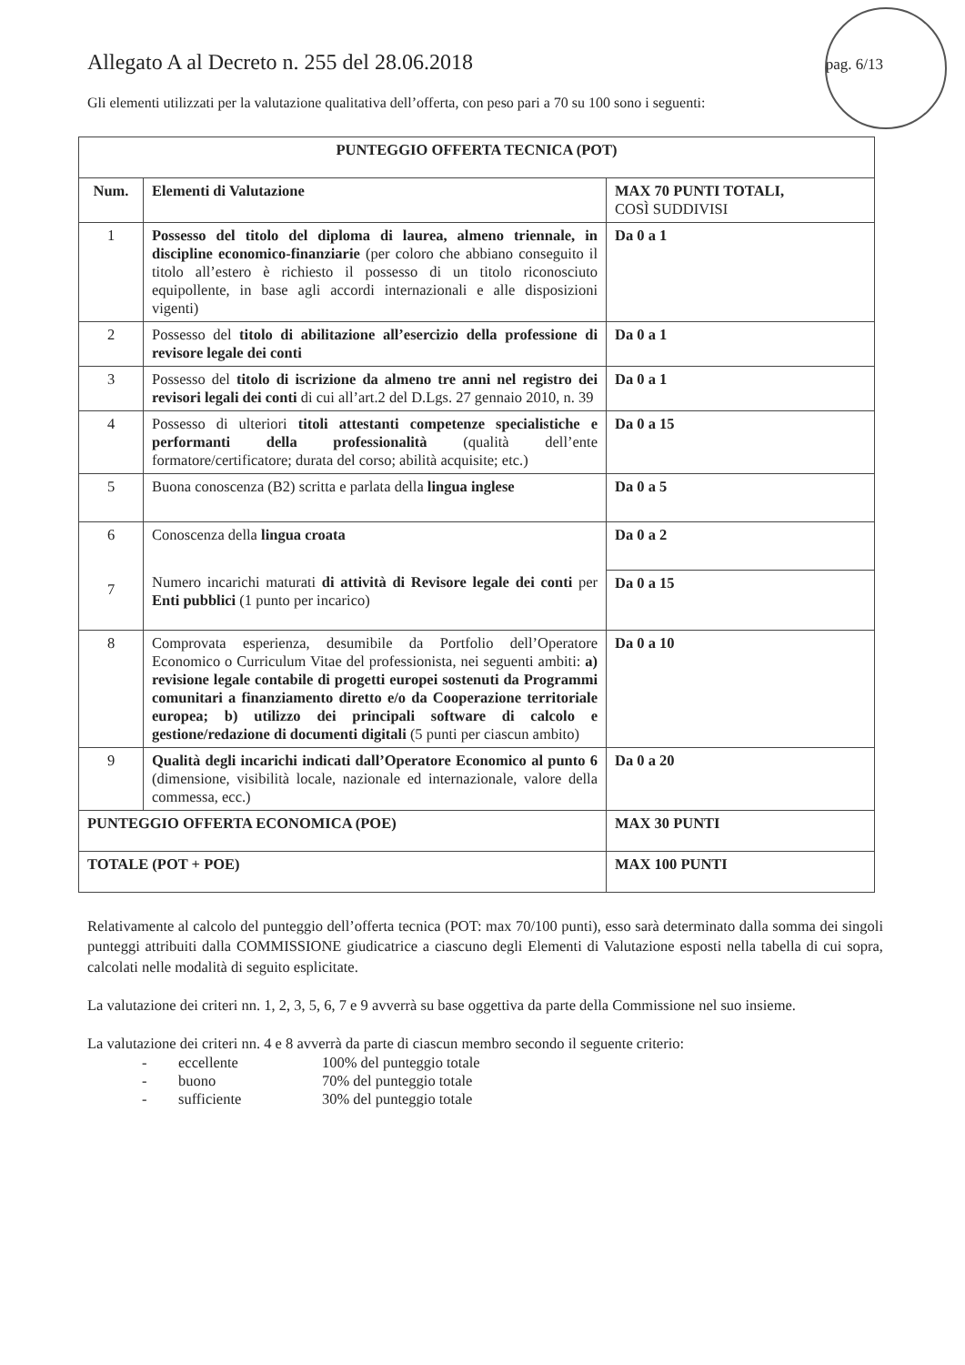Allegato A al Decreto n. 255 del 28.06.2018 pag. 6/13
Gli elementi utilizzati per la valutazione qualitativa dell’offerta, con peso pari a 70 su 100 sono i seguenti:
| PUNTEGGIO OFFERTA TECNICA (POT) | | |
| --- | --- | --- |
| Num. | Elementi di Valutazione | MAX 70 PUNTI TOTALI, COSÌ SUDDIVISI |
| 1 | Possesso del titolo del diploma di laurea, almeno triennale, in discipline economico-finanziarie (per coloro che abbiano conseguito il titolo all’estero è richiesto il possesso di un titolo riconosciuto equipollente, in base agli accordi internazionali e alle disposizioni vigenti) | Da 0 a 1 |
| 2 | Possesso del titolo di abilitazione all’esercizio della professione di revisore legale dei conti | Da 0 a 1 |
| 3 | Possesso del titolo di iscrizione da almeno tre anni nel registro dei revisori legali dei conti di cui all’art.2 del D.Lgs. 27 gennaio 2010, n. 39 | Da 0 a 1 |
| 4 | Possesso di ulteriori titoli attestanti competenze specialistiche e performanti della professionalità (qualità dell’ente formatore/certificatore; durata del corso; abilità acquisite; etc.) | Da 0 a 15 |
| 5 | Buona conoscenza (B2) scritta e parlata della lingua inglese | Da 0 a 5 |
| 6 7 | Conoscenza della lingua croata | Da 0 a 2 |
| | Numero incarichi maturati di attività di Revisore legale dei conti per Enti pubblici (1 punto per incarico) | Da 0 a 15 |
| 8 | Comprovata esperienza, desumibile da Portfolio dell’Operatore Economico o Curriculum Vitae del professionista, nei seguenti ambiti: a) revisione legale contabile di progetti europei sostenuti da Programmi comunitari a finanziamento diretto e/o da Cooperazione territoriale europea; b) utilizzo dei principali software di calcolo e gestione/redazione di documenti digitali (5 punti per ciascun ambito) | Da 0 a 10 |
| 9 | Qualità degli incarichi indicati dall’Operatore Economico al punto 6 (dimensione, visibilità locale, nazionale ed internazionale, valore della commessa, ecc.) | Da 0 a 20 |
| PUNTEGGIO OFFERTA ECONOMICA (POE) | | MAX 30 PUNTI |
| TOTALE (POT + POE) | | MAX 100 PUNTI |
Relativamente al calcolo del punteggio dell’offerta tecnica (POT: max 70/100 punti), esso sarà determinato dalla somma dei singoli punteggi attribuiti dalla COMMISSIONE giudicatrice a ciascuno degli Elementi di Valutazione esposti nella tabella di cui sopra, calcolati nelle modalità di seguito esplicitate.
La valutazione dei criteri nn. 1, 2, 3, 5, 6, 7 e 9 avverrà su base oggettiva da parte della Commissione nel suo insieme.
La valutazione dei criteri nn. 4 e 8 avverrà da parte di ciascun membro secondo il seguente criterio:
- eccellente 100% del punteggio totale
- buono 70% del punteggio totale
- sufficiente 30% del punteggio totale